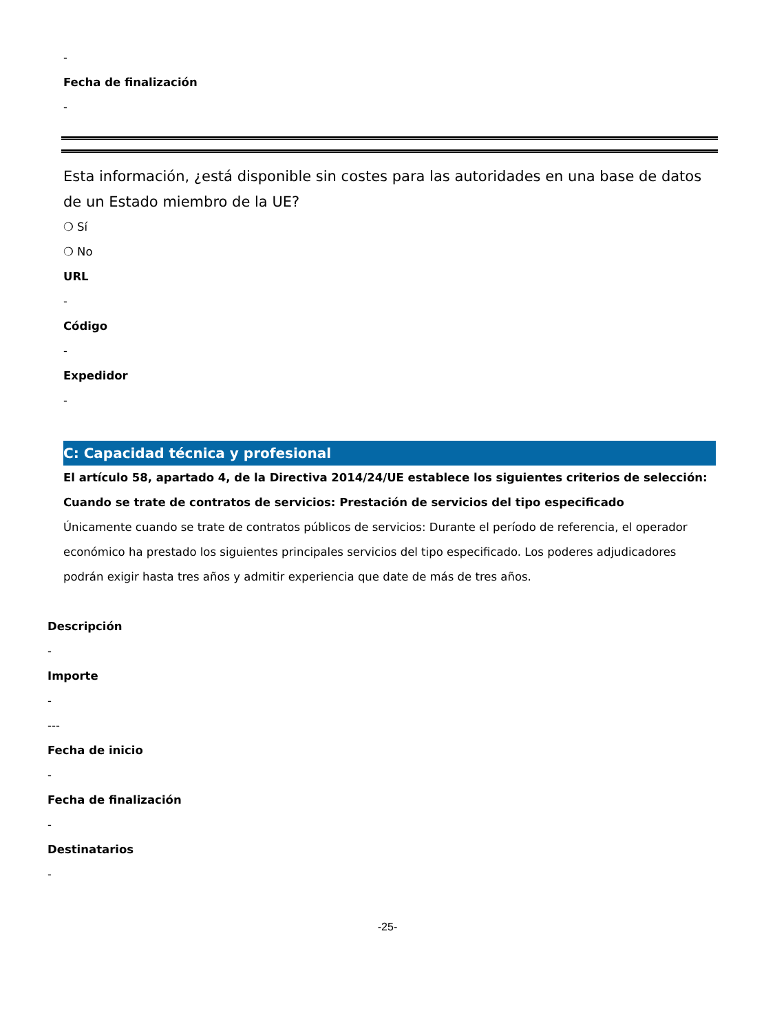-
Fecha de finalización
-
Esta información, ¿está disponible sin costes para las autoridades en una base de datos de un Estado miembro de la UE?
❍ Sí
❍ No
URL
-
Código
-
Expedidor
-
C: Capacidad técnica y profesional
El artículo 58, apartado 4, de la Directiva 2014/24/UE establece los siguientes criterios de selección:
Cuando se trate de contratos de servicios: Prestación de servicios del tipo especificado
Únicamente cuando se trate de contratos públicos de servicios: Durante el período de referencia, el operador económico ha prestado los siguientes principales servicios del tipo especificado. Los poderes adjudicadores podrán exigir hasta tres años y admitir experiencia que date de más de tres años.
Descripción
-
Importe
-
---
Fecha de inicio
-
Fecha de finalización
-
Destinatarios
-
-25-